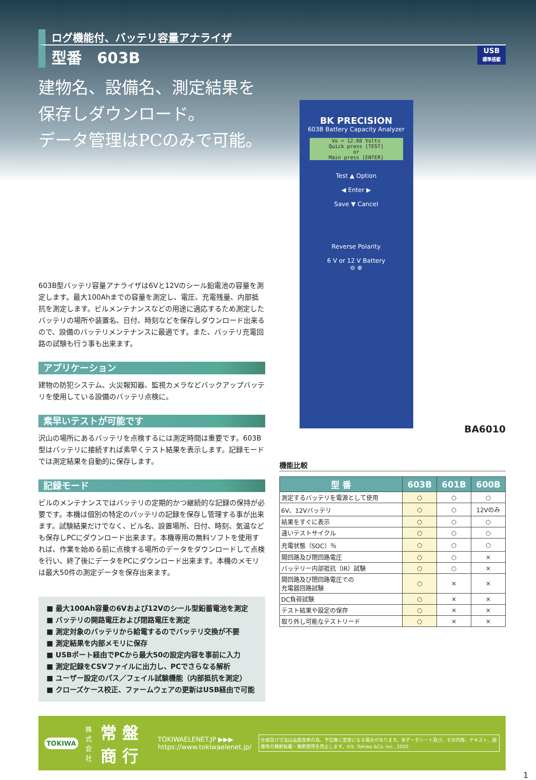ログ機能付、バッテリ容量アナライザ
型番　603B USB
標準搭載
建物名、設備名、測定結果を
保存しダウンロード。
データ管理はPCのみで可能。
603B型バッテリ容量アナライザは6Vと12Vのシール鉛電池の容量を測定します。最大100Ahまでの容量を測定し、電圧、充電残量、内部抵抗を測定します。ビルメンテナンスなどの用途に適応するため測定したバッテリの場所や装置名、日付、時刻などを保存しダウンロード出来るので、設備のバッテリメンテナンスに最適です。また、バッテリ充電回路の試験も行う事も出来ます。
アプリケーション
建物の防犯システム、火災報知器、監視カメラなどバックアップバッテリを使用している設備のバッテリ点検に。
素早いテストが可能です
沢山の場所にあるバッテリを点検するには測定時間は重要です。603B型はバッテリに接続すれば素早くテスト結果を表示します。記録モードでは測定結果を自動的に保存します。
記録モード
ビルのメンテナンスではバッテリの定期的かつ継続的な記録の保持が必要です。本機は個別の特定のバッテリの記録を保存し管理する事が出来ます。試験結果だけでなく、ビル名、設置場所、日付、時刻、気温なども保存しPCにダウンロード出来ます。本機専用の無料ソフトを使用すれば、作業を始める前に点検する場所のデータをダウンロードして点検を行い、終了後にデータをPCにダウンロード出来ます。本機のメモリは最大50件の測定データを保存出来ます。
■ 最大100Ah容量の6Vおよび12Vのシール型鉛蓄電池を測定
■ バッテリの開路電圧および閉路電圧を測定
■ 測定対象のバッテリから給電するのでバッテリ交換が不要
■ 測定結果を内部メモリに保存
■ USBポート経由でPCから最大50の設定内容を事前に入力
■ 測定記録をCSVファイルに出力し、PCでさらなる解析
■ ユーザー設定のパス／フェイル試験機能（内部抵抗を測定）
■ クローズケース校正、ファームウェアの更新はUSB経由で可能
BK PRECISION
603B Battery Capacity Analyzer
Vo = 12.60 Volts
Quick press [TEST]
or
Main press [ENTER]
Test ▲ Option
◀ Enter ▶
Save ▼ Cancel
Reverse Polarity
6 V or 12 V Battery
⊖ ⊕
BA6010
機能比較
| 型 番 | 603B | 601B | 600B |
| --- | --- | --- | --- |
| 測定するバッテリを電源として使用 | ○ | ○ | ○ |
| 6V、12Vバッテリ | ○ | ○ | 12Vのみ |
| 結果をすぐに表示 | ○ | ○ | ○ |
| 速いテストサイクル | ○ | ○ | ○ |
| 充電状態（SOC）％ | ○ | ○ | ○ |
| 開回路及び閉回路電圧 | ○ | ○ | × |
| バッテリー内部抵抗（IR）試験 | ○ | ○ | × |
| 開回路及び閉回路電圧での 充電器回路試験 | ○ | × | × |
| DC負荷試験 | ○ | × | × |
| テスト結果や設定の保存 | ○ | × | × |
| 取り外し可能なテストリード | ○ | × | × |
TOKIWA 株式
会社 常 盤 商 行 TOKIWAELENET.JP ▶▶▶
https://www.tokiwaelenet.jp/ 仕様及び寸法は品質改善の為、予告無く変更になる場合があります。本データシート及び、その内容、テキスト、画像等の無断転載・無断使用を禁止します。©K. Tokiwa &Co. inc., 2020
1